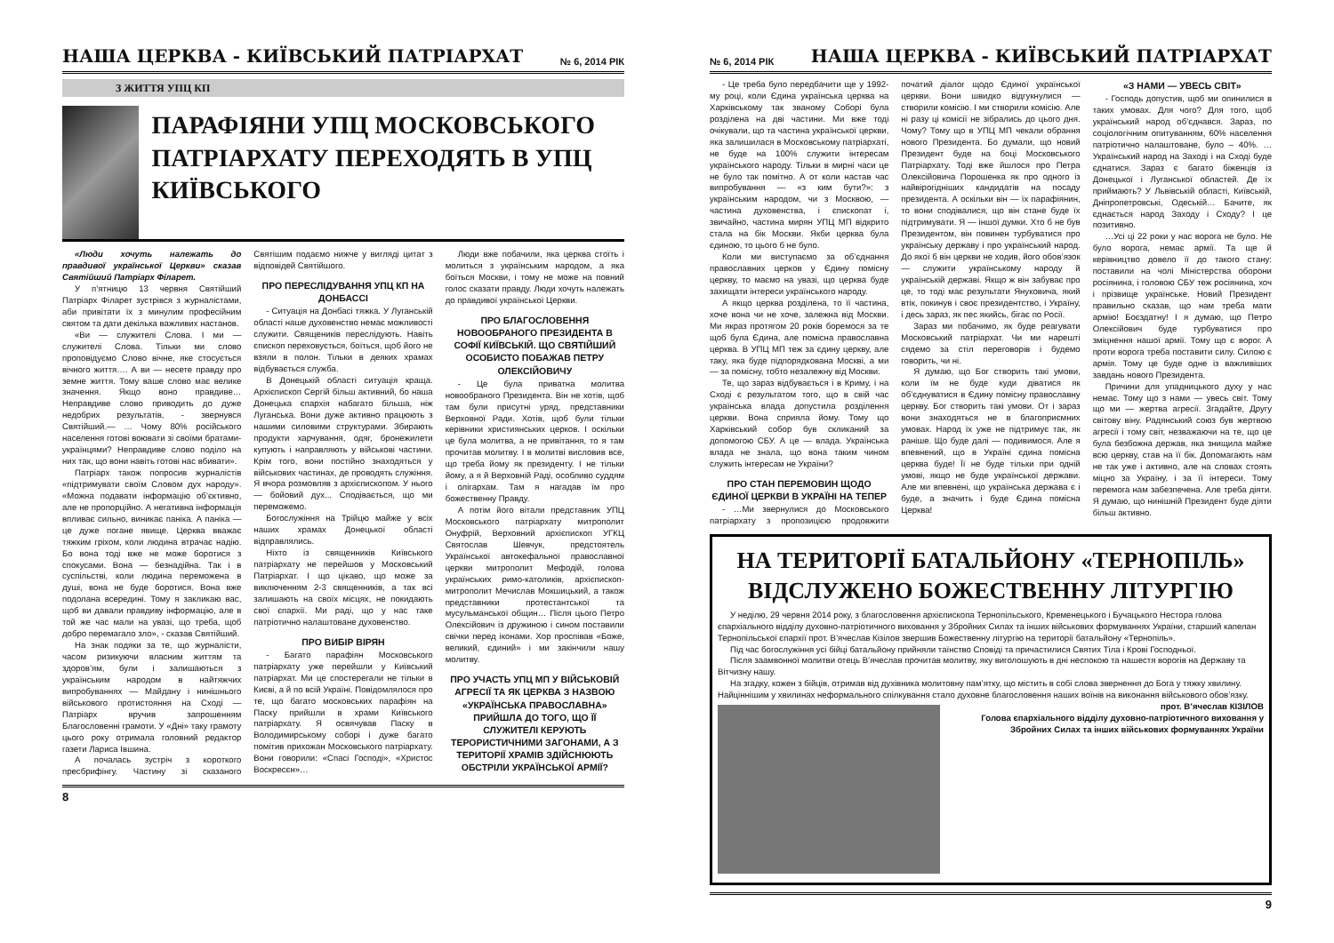НАША ЦЕРКВА - КИЇВСЬКИЙ ПАТРІАРХАТ № 6, 2014 РІК
З ЖИТТЯ УПЦ КП
ПАРАФІЯНИ УПЦ МОСКОВСЬКОГО ПАТРІАРХАТУ ПЕРЕХОДЯТЬ В УПЦ КИЇВСЬКОГО
«Люди хочуть належать до правдивої української Церкви» сказав Святійший Патріарх Філарет.
У п’ятницю 13 червня Святійший Патріарх Філарет зустрівся з журналістами, аби привітати їх з минулим професійним святом та дати декілька важливих настанов.
«Ви — служителі Слова. І ми — служителі Слова. Тільки ми слово проповідуємо Слово вічне, яке стосується вічного життя…. А ви — несете правду про земне життя. Тому ваше слово має велике значення. Якщо воно правдиве… Неправдиве слово приводить до дуже недобрих результатів, - звернувся Святійший.— … Чому 80% російського населення готові воювати зі своїми братами-українцями? Неправдиве слово поділо на них так, що вони навіть готові нас вбивати».
Патріарх також попросив журналістів «підтримувати своїм Словом дух народу». «Можна подавати інформацію об’єктивно, але не пропорційно. А негативна інформація впливає сильно, виникає паніка. А паніка — це дуже погане явище. Церква вважає тяжким гріхом, коли людина втрачає надію. Бо вона тоді вже не може боротися з спокусами. Вона — безнадійна. Так і в суспільстві, коли людина переможена в душі, вона не буде боротися. Вона вже подолана всередині. Тому я закликаю вас, щоб ви давали правдиву інформацію, але в той же час мали на увазі, що треба, щоб добро перемагало зло», - сказав Святійший.
На знак подяки за те, що журналісти, часом ризикуючи власним життям та здоров’ям, були і залишаються з українським народом в найтяжчих випробуваннях — Майдану і нинішнього військового протистояння на Сході — Патріарх вручив запрошенням Благословенні грамоти. У «Дні» таку грамоту цього року отримала головний редактор газети Лариса Івшина.
А почалась зустріч з короткого пресбрифінгу. Частину зі сказаного Святішим подаємо нижче у вигляді цитат з відповідей Святійшого.
ПРО ПЕРЕСЛІДУВАННЯ УПЦ КП НА ДОНБАССІ
- Ситуація на Донбасі тяжка. У Луганській області наше духовенство немає можливості служити. Священиків переслідують. Навіть єпископ переховується, боїться, щоб його не взяли в полон. Тільки в деяких храмах відбувається служба.
В Донецькій області ситуація краща. Архієпископ Сергій більш активний, бо наша Донецька єпархія набагато більша, ніж Луганська. Вони дуже активно працюють з нашими силовими структурами. Збирають продукти харчування, одяг, бронежилети купують і направляють у військові частини. Крім того, вони постійно знаходяться у військових частинах, де проводять служіння. Я вчора розмовляв з архієпископом. У нього — бойовий дух... Сподівається, що ми переможемо.
Богослужіння на Трійцю майже у всіх наших храмах Донецької області відправлялись.
Ніхто із священників Київського патріархату не перейшов у Московський Патріархат. І що цікаво, що може за виключенням 2-3 священників, а так всі залишають на своїх місцях, не покидають свої єпархії. Ми раді, що у нас таке патріотично налаштоване духовенство.
ПРО ВИБІР ВІРЯН
- Багато парафіян Московського патріархату уже перейшли у Київський патріархат. Ми це спостерегали не тільки в Києві, а й по всій Україні. Повідомлялося про те, що багато московських парафіян на Паску прийшли в храми Київського патріархату. Я освячував Паску в Володимирському соборі і дуже багато помітив прихожан Московського патріархату. Вони говорили: «Спасі Господі», «Христос Воскресєн»…
Люди вже побачили, яка церква стоїть і молиться з українським народом, а яка боїться Москви, і тому не може на повний голос сказати правду. Люди хочуть належать до правдивої української Церкви.
ПРО БЛАГОСЛОВЕННЯ НОВООБРАНОГО ПРЕЗИДЕНТА В СОФІЇ КИЇВСЬКІЙ. ЩО СВЯТІЙШИЙ ОСОБИСТО ПОБАЖАВ ПЕТРУ ОЛЕКСІЙОВИЧУ
- Це була приватна молитва новообраного Президента. Він не хотів, щоб там були присутні уряд, представники Верховної Ради. Хотів, щоб були тільки керівники християнських церков. І оскільки це була молитва, а не привітання, то я там прочитав молитву. І в молитві висловив все, що треба йому як президенту. І не тільки йому, а я й Верховній Раді, особливо суддям і олігархам. Там я нагадав їм про божественну Правду.
А потім його вітали представник УПЦ Московського патріархату митрополит Онуфрій, Верховний архієпископ УГКЦ Святослав Шевчук, предстоятель Української автокефальної православної церкви митрополит Мефодій, голова українських римо-католиків, архієпископ-митрополит Мечислав Мокшицький, а також представники протестантської та мусульманської общин… Після цього Петро Олексійович із дружиною і сином поставили свічки перед іконами. Хор проспівав «Боже, великий, єдиний» і ми закінчили нашу молитву.
ПРО УЧАСТЬ УПЦ МП У ВІЙСЬКОВІЙ АГРЕСІЇ ТА ЯК ЦЕРКВА З НАЗВОЮ «УКРАЇНСЬКА ПРАВОСЛАВНА» ПРИЙШЛА ДО ТОГО, ЩО ЇЇ СЛУЖИТЕЛІ КЕРУЮТЬ ТЕРОРИСТИЧНИМИ ЗАГОНАМИ, А З ТЕРИТОРІЇ ХРАМІВ ЗДІЙСНЮЮТЬ ОБСТРІЛИ УКРАЇНСЬКОЇ АРМІЇ?
8
№ 6, 2014 РІК НАША ЦЕРКВА - КИЇВСЬКИЙ ПАТРІАРХАТ
- Це треба було передбачити ще у 1992-му році, коли Єдина українська церква на Харківському так званому Соборі була розділена на дві частини. Ми вже тоді очікували, що та частина української церкви, яка залишилася в Московському патріархаті, не буде на 100% служити інтересам українського народу. Тільки в мирні часи це не було так помітно. А от коли настав час випробування — «з ким бути?»: з українським народом, чи з Москвою, — частина духовенства, і єпископат і, звичайно, частина мирян УПЦ МП відкрито стала на бік Москви. Якби церква була єдиною, то цього б не було.
Коли ми виступаємо за об’єднання православних церков у Єдину помісну церкву, то маємо на увазі, що церква буде захищати інтереси українського народу.
А якщо церква розділена, то її частина, хоче вона чи не хоче, залежна від Москви. Ми якраз протягом 20 років боремося за те щоб була Єдина, але помісна православна церква. В УПЦ МП теж за єдину церкву, але таку, яка буде підпорядкована Москві, а ми — за помісну, тобто незалежну від Москви.
Те, що зараз відбувається і в Криму, і на Сході є результатом того, що в свій час українська влада допустила розділення церкви. Вона сприяла йому. Тому що Харківський собор був скликаний за допомогою СБУ. А це — влада. Українська влада не знала, що вона таким чином служить інтересам не України?
ПРО СТАН ПЕРЕМОВИН ЩОДО ЄДИНОЇ ЦЕРКВИ В УКРАЇНІ НА ТЕПЕР
- …Ми звернулися до Московського патріархату з пропозицією продовжити початий діалог щодо Єдиної української церкви. Вони швидко відгукнулися — створили комісію. І ми створили комісію. Але ні разу ці комісії не зібрались до цього дня. Чому? Тому що в УПЦ МП чекали обрання нового Президента. Бо думали, що новий Президент буде на боці Московського Патріархату. Тоді вже йшлося про Петра Олексійовича Порошенка як про одного із найвірогідніших кандидатів на посаду президента. А оскільки він — їх парафіянин, то вони сподівалися, що він стане буде їх підтримувати. Я — іншої думки. Хто б не був Президентом, він повинен турбуватися про українську державу і про український народ. До якої б він церкви не ходив, його обов’язок — служити українському народу й українській державі. Якщо ж він забуває про це, то тоді має результати Януковича, який втік, покинув і своє президентство, і Україну, і десь зараз, як пес якийсь, бігає по Росії.
Зараз ми побачимо, як буде реагувати Московський патріархат. Чи ми нарешті сядемо за стіл переговорів і будемо говорить, чи ні.
Я думаю, що Бог створить такі умови, коли їм не буде куди діватися як об’єднуватися в Єдину помісну православну церкву. Бог створить такі умови. От і зараз вони знаходяться не в благоприємних умовах. Народ їх уже не підтримує так, як раніше. Що буде далі — подивимося. Але я впевнений, що в Україні єдина помісна церква буде! Її не буде тільки при одній умові, якщо не буде української держави. Але ми впевнені, що українська держава є і буде, а значить і буде Єдина помісна Церква!
«З НАМИ — УВЕСЬ СВІТ»
- Господь допустив, щоб ми опинилися в таких умовах. Для чого? Для того, щоб український народ об’єднався. Зараз, по соціологічним опитуванням, 60% населення патріотично налаштоване, було – 40%. …Український народ на Заході і на Сході буде єднатися. Зараз є багато біженців із Донецької і Луганської областей. Де їх приймають? У Львівській області, Київській, Дніпропетровські, Одеській… Бачите, як єднається народ Заходу і Сходу? І це позитивно.
…Усі ці 22 роки у нас ворога не було. Не було ворога, немає армії. Та ще й керівництво довело її до такого стану: поставили на чолі Міністерства оборони росіянина, і головою СБУ теж росіянина, хоч і прізвище українське. Новий Президент правильно сказав, що нам треба мати армію! Боєздатну! І я думаю, що Петро Олексійович буде турбуватися про зміцнення нашої армії. Тому що є ворог. А проти ворога треба поставити силу. Силою є армія. Тому це буде одне із важливіших завдань нового Президента.
Причини для упадницького духу у нас немає. Тому що з нами — увесь світ. Тому що ми — жертва агресії. Згадайте, Другу світову віну. Радянський союз був жертвою агресії і тому світ, незважаючи на те, що це була безбожна держав, яка знищила майже всю церкву, став на її бік. Допомагають нам не так уже і активно, але на словах стоять міцно за Україну, і за її інтереси. Тому перемога нам забезпечена. Але треба діяти. Я думаю, що нинішній Президент буде діяти більш активно.
НА ТЕРИТОРІЇ БАТАЛЬЙОНУ «ТЕРНОПІЛЬ» ВІДСЛУЖЕНО БОЖЕСТВЕННУ ЛІТУРГІЮ
У неділю, 29 червня 2014 року, з благословення архієпископа Тернопільського, Кременецького і Бучацького Нестора голова єпархіального відділу духовно-патріотичного виховання у Збройних Силах та інших військових формуваннях України, старший капелан Тернопільської єпархії прот. В’ячеслав Кізілов звершив Божественну літургію на території батальйону «Тернопіль».
Під час богослужіння усі бійці батальйону прийняли таїнство Сповіді та причастилися Святих Тіла і Крові Господньої.
Після заамвонної молитви отець В’ячеслав прочитав молитву, яку виголошують в дні неспокою та нашестя ворогів на Державу та Вітчизну нашу.
На згадку, кожен з бійців, отримав від духівника молитовну пам’ятку, що містить в собі слова звернення до Бога у тяжку хвилину. Найціннішим у хвилинах неформального спілкування стало духовне благословення наших воїнів на виконання військового обов’язку.
прот. В’ячеслав КІЗІЛОВ
Голова єпархіального відділу духовно-патріотичного виховання у Збройних Силах та інших військових формуваннях України
9